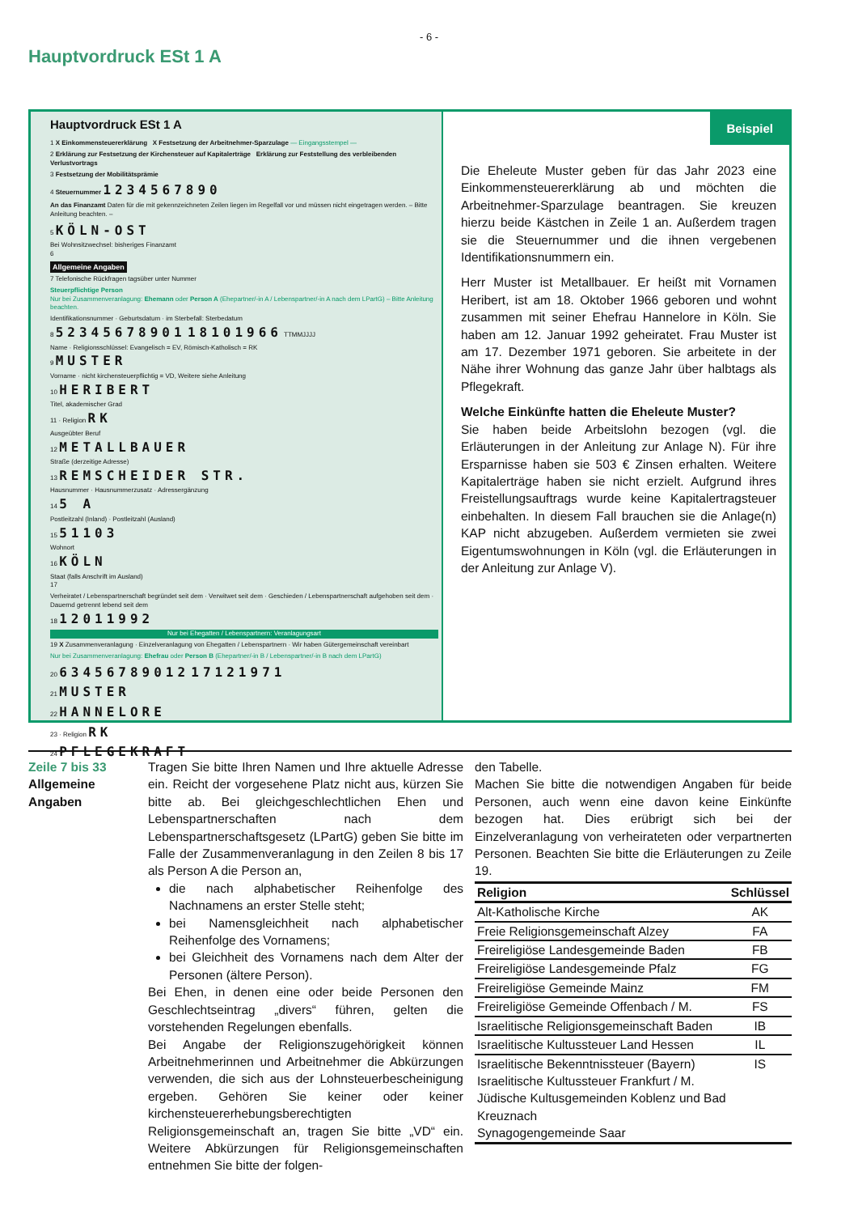- 6 -
Hauptvordruck ESt 1 A
Hauptvordruck ESt 1 A
1 X Einkommensteuererklärung X Festsetzung der Arbeitnehmer-Sparzulage — Eingangsstempel —
2 Erklärung zur Festsetzung der Kirchensteuer auf Kapitalerträge Erklärung zur Feststellung des verbleibenden Verlustvortrags
3 Festsetzung der Mobilitätsprämie
4 Steuernummer 1234567890
An das Finanzamt Daten für die mit gekennzeichneten Zeilen liegen im Regelfall vor und müssen nicht eingetragen werden. – Bitte Anleitung beachten. –
5 KÖLN-OST
Bei Wohnsitzwechsel: bisheriges Finanzamt
6
Allgemeine Angaben
7 Telefonische Rückfragen tagsüber unter Nummer
Steuerpflichtige Person
Nur bei Zusammenveranlagung: Ehemann oder Person A (Ehepartner/-in A / Lebenspartner/-in A nach dem LPartG) – Bitte Anleitung beachten.
Identifikationsnummer · Geburtsdatum · im Sterbefall: Sterbedatum
8 52345678901 18101966 TTMMJJJJ
Name · Religionsschlüssel: Evangelisch = EV, Römisch-Katholisch = RK
9 MUSTER
Vorname · nicht kirchensteuerpflichtig = VD, Weitere siehe Anleitung
10 HERIBERT
Titel, akademischer Grad
11 · Religion RK
Ausgeübter Beruf
12 METALLBAUER
Straße (derzeitige Adresse)
13 REMSCHEIDER STR.
Hausnummer · Hausnummerzusatz · Adressergänzung
14 5 A
Postleitzahl (Inland) · Postleitzahl (Ausland)
15 51103
Wohnort
16 KÖLN
Staat (falls Anschrift im Ausland)
17
Verheiratet / Lebenspartnerschaft begründet seit dem · Verwitwet seit dem · Geschieden / Lebenspartnerschaft aufgehoben seit dem · Dauernd getrennt lebend seit dem
18 12011992
Nur bei Ehegatten / Lebenspartnern: Veranlagungsart
19 X Zusammenveranlagung · Einzelveranlagung von Ehegatten / Lebenspartnern · Wir haben Gütergemeinschaft vereinbart
Nur bei Zusammenveranlagung: Ehefrau oder Person B (Ehepartner/-in B / Lebenspartner/-in B nach dem LPartG)
20 63456789012 17121971
21 MUSTER
22 HANNELORE
23 · Religion RK
24 PFLEGEKRAFT
Beispiel
Die Eheleute Muster geben für das Jahr 2023 eine Einkommensteuererklärung ab und möchten die Arbeitnehmer-Sparzulage beantragen. Sie kreuzen hierzu beide Kästchen in Zeile 1 an. Außerdem tragen sie die Steuernummer und die ihnen vergebenen Identifikationsnummern ein.
Herr Muster ist Metallbauer. Er heißt mit Vornamen Heribert, ist am 18. Oktober 1966 geboren und wohnt zusammen mit seiner Ehefrau Hannelore in Köln. Sie haben am 12. Januar 1992 geheiratet. Frau Muster ist am 17. Dezember 1971 geboren. Sie arbeitete in der Nähe ihrer Wohnung das ganze Jahr über halbtags als Pflegekraft.
Welche Einkünfte hatten die Eheleute Muster?
Sie haben beide Arbeitslohn bezogen (vgl. die Erläuterungen in der Anleitung zur Anlage N). Für ihre Ersparnisse haben sie 503 € Zinsen erhalten. Weitere Kapitalerträge haben sie nicht erzielt. Aufgrund ihres Freistellungsauftrags wurde keine Kapitalertragsteuer einbehalten. In diesem Fall brauchen sie die Anlage(n) KAP nicht abzugeben. Außerdem vermieten sie zwei Eigentumswohnungen in Köln (vgl. die Erläuterungen in der Anleitung zur Anlage V).
Zeile 7 bis 33
Allgemeine Angaben
Tragen Sie bitte Ihren Namen und Ihre aktuelle Adresse ein. Reicht der vorgesehene Platz nicht aus, kürzen Sie bitte ab. Bei gleichgeschlechtlichen Ehen und Lebenspartnerschaften nach dem Lebenspartnerschaftsgesetz (LPartG) geben Sie bitte im Falle der Zusammenveranlagung in den Zeilen 8 bis 17 als Person A die Person an,
die nach alphabetischer Reihenfolge des Nachnamens an erster Stelle steht;
bei Namensgleichheit nach alphabetischer Reihenfolge des Vornamens;
bei Gleichheit des Vornamens nach dem Alter der Personen (ältere Person).
Bei Ehen, in denen eine oder beide Personen den Geschlechtseintrag „divers“ führen, gelten die vorstehenden Regelungen ebenfalls.
Bei Angabe der Religionszugehörigkeit können Arbeitnehmerinnen und Arbeitnehmer die Abkürzungen verwenden, die sich aus der Lohnsteuerbescheinigung ergeben. Gehören Sie keiner oder keiner kirchensteuererhebungsberechtigten Religionsgemeinschaft an, tragen Sie bitte „VD“ ein. Weitere Abkürzungen für Religionsgemeinschaften entnehmen Sie bitte der folgen-
den Tabelle.
Machen Sie bitte die notwendigen Angaben für beide Personen, auch wenn eine davon keine Einkünfte bezogen hat. Dies erübrigt sich bei der Einzelveranlagung von verheirateten oder verpartnerten Personen. Beachten Sie bitte die Erläuterungen zu Zeile 19.
| Religion | Schlüssel |
| --- | --- |
| Alt-Katholische Kirche | AK |
| Freie Religionsgemeinschaft Alzey | FA |
| Freireligiöse Landesgemeinde Baden | FB |
| Freireligiöse Landesgemeinde Pfalz | FG |
| Freireligiöse Gemeinde Mainz | FM |
| Freireligiöse Gemeinde Offenbach / M. | FS |
| Israelitische Religionsgemeinschaft Baden | IB |
| Israelitische Kultussteuer Land Hessen | IL |
| Israelitische Bekenntnissteuer (Bayern) Israelitische Kultussteuer Frankfurt / M. Jüdische Kultusgemeinden Koblenz und Bad Kreuznach Synagogengemeinde Saar | IS |